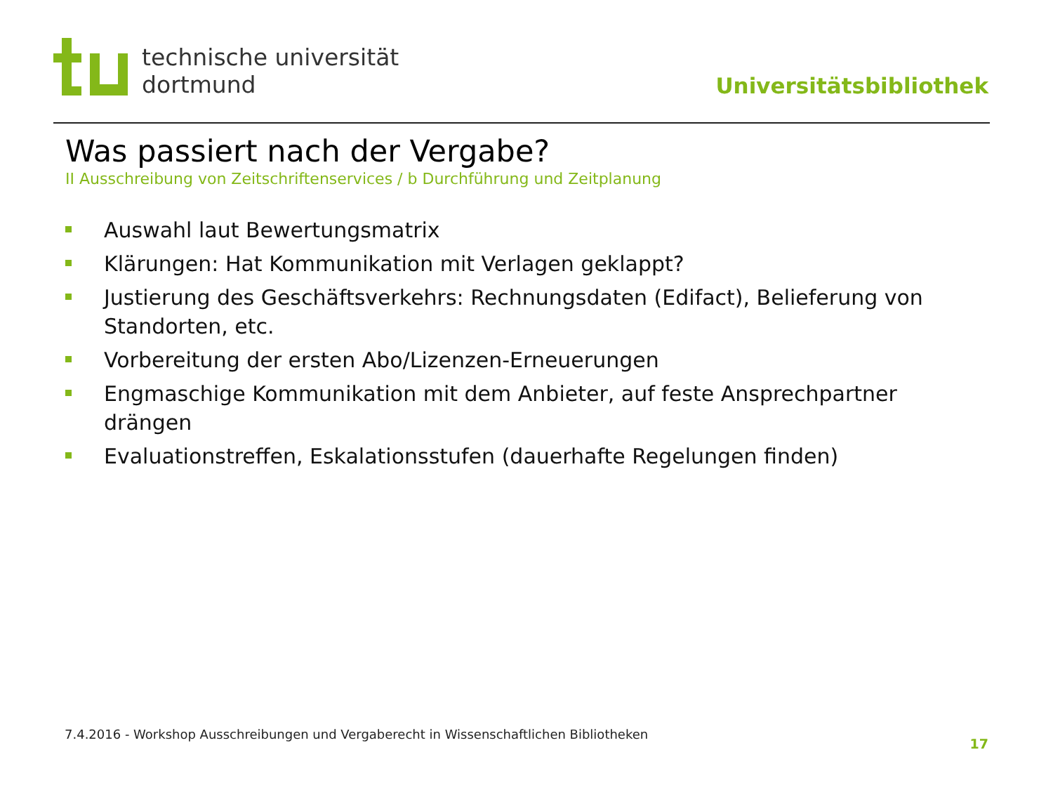technische universität
dortmund
Universitätsbibliothek
Was passiert nach der Vergabe?
II Ausschreibung von Zeitschriftenservices / b Durchführung und Zeitplanung
Auswahl laut Bewertungsmatrix
Klärungen: Hat Kommunikation mit Verlagen geklappt?
Justierung des Geschäftsverkehrs: Rechnungsdaten (Edifact), Belieferung von Standorten, etc.
Vorbereitung der ersten Abo/Lizenzen-Erneuerungen
Engmaschige Kommunikation mit dem Anbieter, auf feste Ansprechpartner drängen
Evaluationstreffen, Eskalationsstufen (dauerhafte Regelungen finden)
7.4.2016 - Workshop Ausschreibungen und Vergaberecht in Wissenschaftlichen Bibliotheken
17